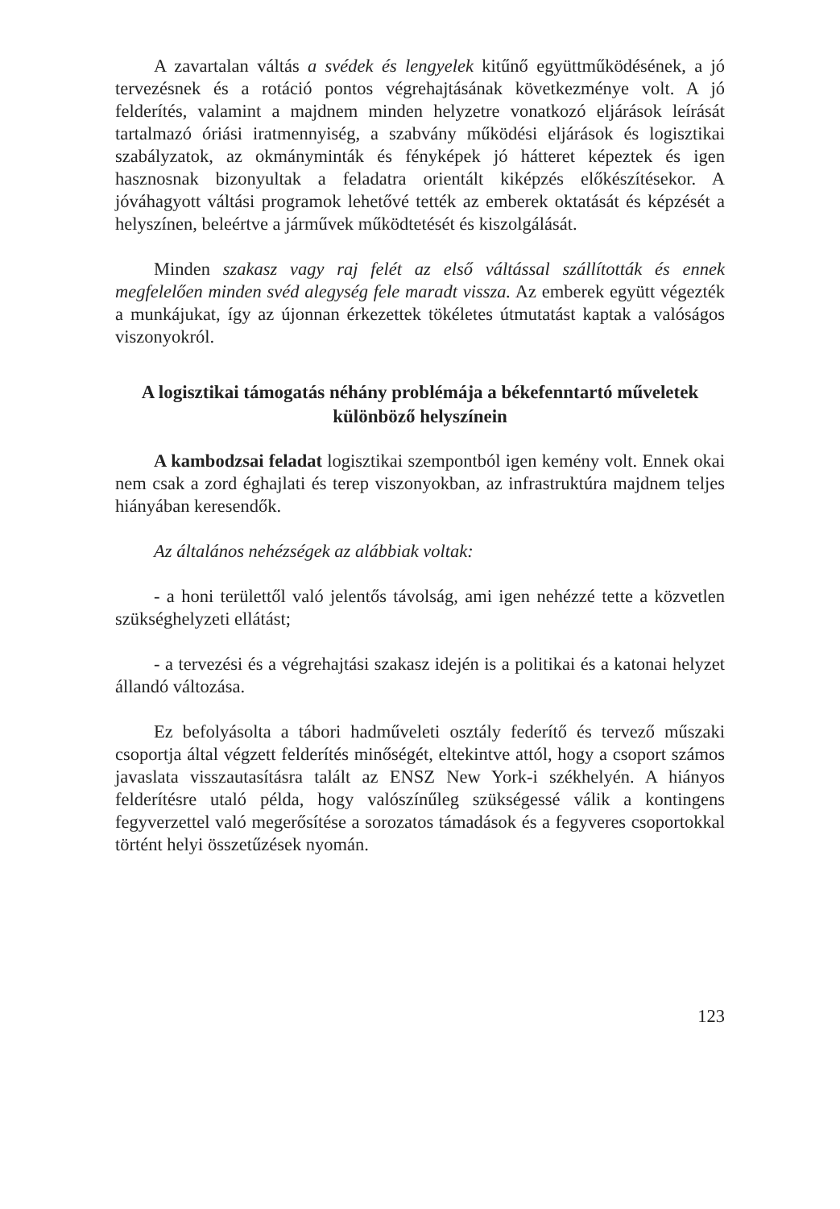A zavartalan váltás a svédek és lengyelek kitűnő együttműködésének, a jó tervezésnek és a rotáció pontos végrehajtásának következménye volt. A jó felderítés, valamint a majdnem minden helyzetre vonatkozó eljárások leírását tartalmazó óriási iratmennyiség, a szabvány működési eljárások és logisztikai szabályzatok, az okmányminták és fényképek jó hátteret képeztek és igen hasznosnak bizonyultak a feladatra orientált kiképzés előkészítésekor. A jóváhagyott váltási programok lehetővé tették az emberek oktatását és képzését a helyszínen, beleértve a járművek működtetését és kiszolgálását.
Minden szakasz vagy raj felét az első váltással szállították és ennek megfelelően minden svéd alegység fele maradt vissza. Az emberek együtt végezték a munkájukat, így az újonnan érkezettek tökéletes útmutatást kaptak a valóságos viszonyokról.
A logisztikai támogatás néhány problémája a békefenntartó műveletek különböző helyszínein
A kambodzsai feladat logisztikai szempontból igen kemény volt. Ennek okai nem csak a zord éghajlati és terep viszonyokban, az infrastruktúra majdnem teljes hiányában keresendők.
Az általános nehézségek az alábbiak voltak:
- a honi területtől való jelentős távolság, ami igen nehézzé tette a közvetlen szükséghelyzeti ellátást;
- a tervezési és a végrehajtási szakasz idején is a politikai és a katonai helyzet állandó változása.
Ez befolyásolta a tábori hadműveleti osztály federítő és tervező műszaki csoportja által végzett felderítés minőségét, eltekintve attól, hogy a csoport számos javaslata visszautasításra talált az ENSZ New York-i székhelyén. A hiányos felderítésre utaló példa, hogy valószínűleg szükségessé válik a kontingens fegyverzettel való megerősítése a sorozatos támadások és a fegyveres csoportokkal történt helyi összetűzések nyomán.
123